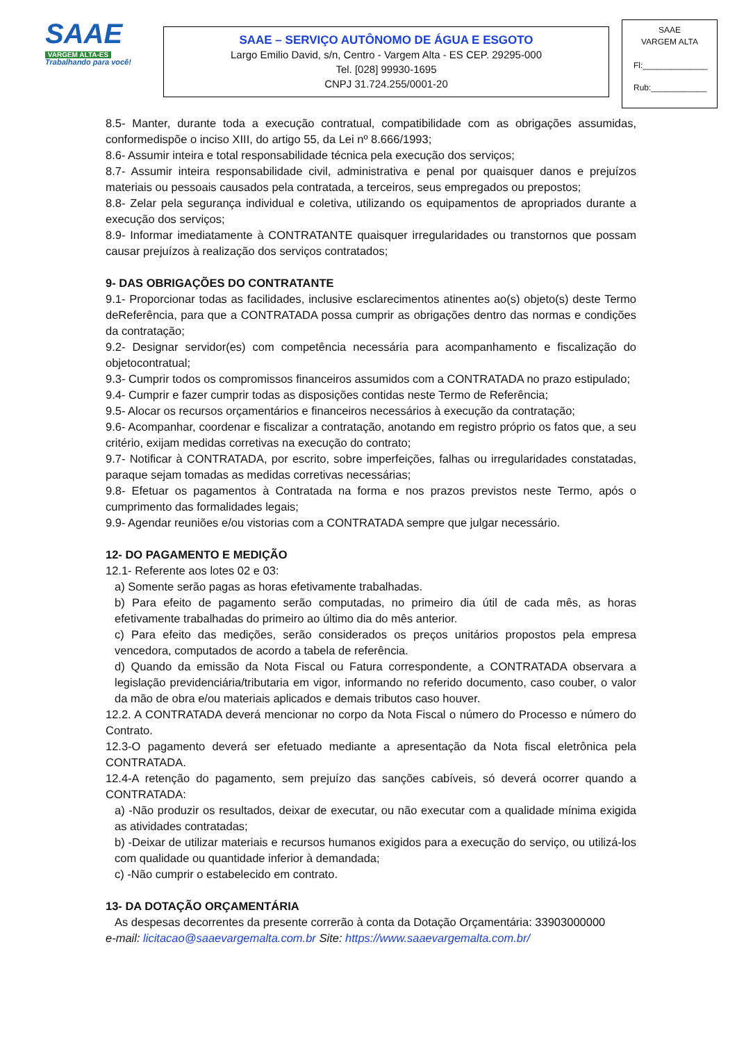SAAE
VARGEM ALTA-ES
Trabalhando para você!
SAAE – SERVIÇO AUTÔNOMO DE ÁGUA E ESGOTO
Largo Emilio David, s/n, Centro - Vargem Alta - ES CEP. 29295-000
Tel. [028] 99930-1695
CNPJ 31.724.255/0001-20
SAAE
VARGEM ALTA
Fl:______________
Rub:____________
8.5- Manter, durante toda a execução contratual, compatibilidade com as obrigações assumidas, conformedispõe o inciso XIII, do artigo 55, da Lei nº 8.666/1993;
8.6- Assumir inteira e total responsabilidade técnica pela execução dos serviços;
8.7- Assumir inteira responsabilidade civil, administrativa e penal por quaisquer danos e prejuízos materiais ou pessoais causados pela contratada, a terceiros, seus empregados ou prepostos;
8.8- Zelar pela segurança individual e coletiva, utilizando os equipamentos de apropriados durante a execução dos serviços;
8.9- Informar imediatamente à CONTRATANTE quaisquer irregularidades ou transtornos que possam causar prejuízos à realização dos serviços contratados;
9- DAS OBRIGAÇÕES DO CONTRATANTE
9.1- Proporcionar todas as facilidades, inclusive esclarecimentos atinentes ao(s) objeto(s) deste Termo deReferência, para que a CONTRATADA possa cumprir as obrigações dentro das normas e condições da contratação;
9.2- Designar servidor(es) com competência necessária para acompanhamento e fiscalização do objetocontratual;
9.3- Cumprir todos os compromissos financeiros assumidos com a CONTRATADA no prazo estipulado;
9.4- Cumprir e fazer cumprir todas as disposições contidas neste Termo de Referência;
9.5- Alocar os recursos orçamentários e financeiros necessários à execução da contratação;
9.6- Acompanhar, coordenar e fiscalizar a contratação, anotando em registro próprio os fatos que, a seu critério, exijam medidas corretivas na execução do contrato;
9.7- Notificar à CONTRATADA, por escrito, sobre imperfeições, falhas ou irregularidades constatadas, paraque sejam tomadas as medidas corretivas necessárias;
9.8- Efetuar os pagamentos à Contratada na forma e nos prazos previstos neste Termo, após o cumprimento das formalidades legais;
9.9- Agendar reuniões e/ou vistorias com a CONTRATADA sempre que julgar necessário.
12- DO PAGAMENTO E MEDIÇÃO
12.1- Referente aos lotes 02 e 03:
a) Somente serão pagas as horas efetivamente trabalhadas.
b) Para efeito de pagamento serão computadas, no primeiro dia útil de cada mês, as horas efetivamente trabalhadas do primeiro ao último dia do mês anterior.
c) Para efeito das medições, serão considerados os preços unitários propostos pela empresa vencedora, computados de acordo a tabela de referência.
d) Quando da emissão da Nota Fiscal ou Fatura correspondente, a CONTRATADA observara a legislação previdenciária/tributaria em vigor, informando no referido documento, caso couber, o valor da mão de obra e/ou materiais aplicados e demais tributos caso houver.
12.2. A CONTRATADA deverá mencionar no corpo da Nota Fiscal o número do Processo e número do Contrato.
12.3-O pagamento deverá ser efetuado mediante a apresentação da Nota fiscal eletrônica pela CONTRATADA.
12.4-A retenção do pagamento, sem prejuízo das sanções cabíveis, só deverá ocorrer quando a CONTRATADA:
a) -Não produzir os resultados, deixar de executar, ou não executar com a qualidade mínima exigida as atividades contratadas;
b) -Deixar de utilizar materiais e recursos humanos exigidos para a execução do serviço, ou utilizá-los com qualidade ou quantidade inferior à demandada;
c) -Não cumprir o estabelecido em contrato.
13- DA DOTAÇÃO ORÇAMENTÁRIA
As despesas decorrentes da presente correrão à conta da Dotação Orçamentária: 33903000000
e-mail: licitacao@saaevargemalta.com.br Site: https://www.saaevargemalta.com.br/